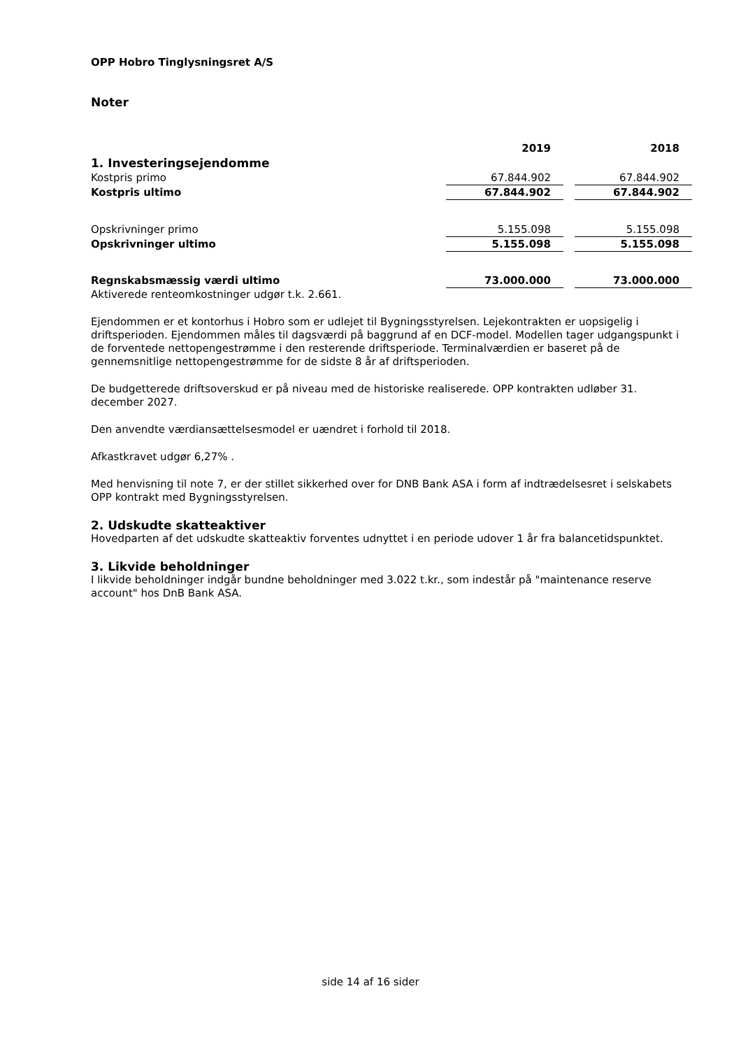OPP Hobro Tinglysningsret A/S
Noter
| | 2019 | | 2018 |
| --- | --- | --- | --- |
| 1. Investeringsejendomme | | | |
| Kostpris primo | 67.844.902 | | 67.844.902 |
| Kostpris ultimo | 67.844.902 | | 67.844.902 |
| Opskrivninger primo | 5.155.098 | | 5.155.098 |
| Opskrivninger ultimo | 5.155.098 | | 5.155.098 |
| Regnskabsmæssig værdi ultimo | 73.000.000 | | 73.000.000 |
Aktiverede renteomkostninger udgør t.k. 2.661.
Ejendommen er et kontorhus i Hobro som er udlejet til Bygningsstyrelsen. Lejekontrakten er uopsigelig i driftsperioden. Ejendommen måles til dagsværdi på baggrund af en DCF-model. Modellen tager udgangspunkt i de forventede nettopengestrømme i den resterende driftsperiode. Terminalværdien er baseret på de gennemsnitlige nettopengestrømme for de sidste 8 år af driftsperioden.
De budgetterede driftsoverskud er på niveau med de historiske realiserede. OPP kontrakten udløber 31. december 2027.
Den anvendte værdiansættelsesmodel er uændret i forhold til 2018.
Afkastkravet udgør 6,27% .
Med henvisning til note 7, er der stillet sikkerhed over for DNB Bank ASA i form af indtrædelsesret i selskabets OPP kontrakt med Bygningsstyrelsen.
2. Udskudte skatteaktiver
Hovedparten af det udskudte skatteaktiv forventes udnyttet i en periode udover 1 år fra balancetidspunktet.
3. Likvide beholdninger
I likvide beholdninger indgår bundne beholdninger med 3.022 t.kr., som indestår på "maintenance reserve account" hos DnB Bank ASA.
side 14 af 16 sider